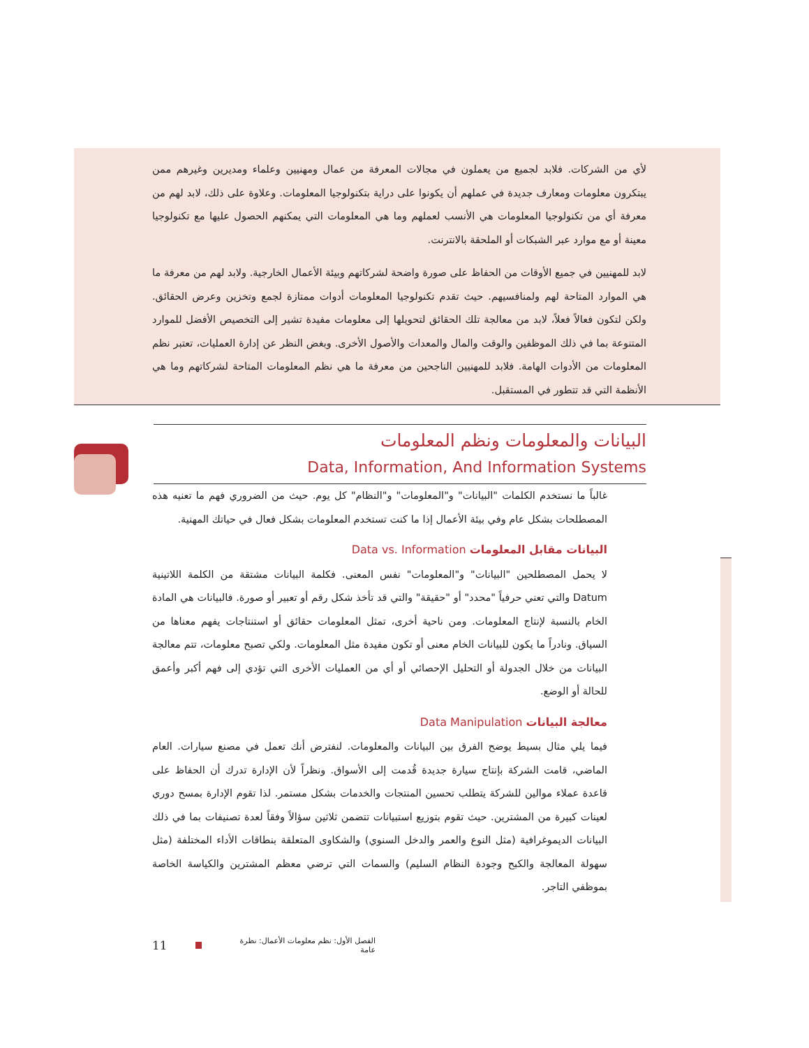لأي من الشركات. فلابد لجميع من يعملون في مجالات المعرفة من عمال ومهنيين وعلماء ومديرين وغيرهم ممن يبتكرون معلومات ومعارف جديدة في عملهم أن يكونوا على دراية بتكنولوجيا المعلومات. وعلاوة على ذلك، لابد لهم من معرفة أي من تكنولوجيا المعلومات هي الأنسب لعملهم وما هي المعلومات التي يمكنهم الحصول عليها مع تكنولوجيا معينة أو مع موارد عبر الشبكات أو الملحقة بالانترنت.
لابد للمهنيين في جميع الأوقات من الحفاظ على صورة واضحة لشركاتهم وبيئة الأعمال الخارجية. ولابد لهم من معرفة ما هي الموارد المتاحة لهم ولمنافسيهم. حيث تقدم تكنولوجيا المعلومات أدوات ممتازة لجمع وتخزين وعرض الحقائق. ولكن لتكون فعالاً فعلاً، لابد من معالجة تلك الحقائق لتحويلها إلى معلومات مفيدة تشير إلى التخصيص الأفضل للموارد المتنوعة بما في ذلك الموظفين والوقت والمال والمعدات والأصول الأخرى. وبغض النظر عن إدارة العمليات، تعتبر نظم المعلومات من الأدوات الهامة. فلابد للمهنيين الناجحين من معرفة ما هي نظم المعلومات المتاحة لشركاتهم وما هي الأنظمة التي قد تتطور في المستقبل.
البيانات والمعلومات ونظم المعلومات
Data, Information, And Information Systems
غالباً ما نستخدم الكلمات "البيانات" و"المعلومات" و"النظام" كل يوم. حيث من الضروري فهم ما تعنيه هذه المصطلحات بشكل عام وفي بيئة الأعمال إذا ما كنت تستخدم المعلومات بشكل فعال في حياتك المهنية.
البيانات مقابل المعلومات Data vs. Information
لا يحمل المصطلحين "البيانات" و"المعلومات" نفس المعنى. فكلمة البيانات مشتقة من الكلمة اللاتينية Datum والتي تعني حرفياً "محدد" أو "حقيقة" والتي قد تأخذ شكل رقم أو تعبير أو صورة. فالبيانات هي المادة الخام بالنسبة لإنتاج المعلومات. ومن ناحية أخرى، تمثل المعلومات حقائق أو استنتاجات يفهم معناها من السياق. ونادراً ما يكون للبيانات الخام معنى أو تكون مفيدة مثل المعلومات. ولكي تصبح معلومات، تتم معالجة البيانات من خلال الجدولة أو التحليل الإحصائي أو أي من العمليات الأخرى التي تؤدي إلى فهم أكبر وأعمق للحالة أو الوضع.
معالجة البيانات Data Manipulation
فيما يلي مثال بسيط يوضح الفرق بين البيانات والمعلومات. لنفترض أنك تعمل في مصنع سيارات. العام الماضي، قامت الشركة بإنتاج سيارة جديدة قُدمت إلى الأسواق. ونظراً لأن الإدارة تدرك أن الحفاظ على قاعدة عملاء موالين للشركة يتطلب تحسين المنتجات والخدمات بشكل مستمر. لذا تقوم الإدارة بمسح دوري لعينات كبيرة من المشترين. حيث تقوم بتوزيع استبيانات تتضمن ثلاثين سؤالاً وفقاً لعدة تصنيفات بما في ذلك البيانات الديموغرافية (مثل النوع والعمر والدخل السنوي) والشكاوى المتعلقة بنطاقات الأداء المختلفة (مثل سهولة المعالجة والكبح وجودة النظام السليم) والسمات التي ترضي معظم المشترين والكياسة الخاصة بموظفي التاجر.
11 الفصل الأول: نظم معلومات الأعمال: نظرة عامة